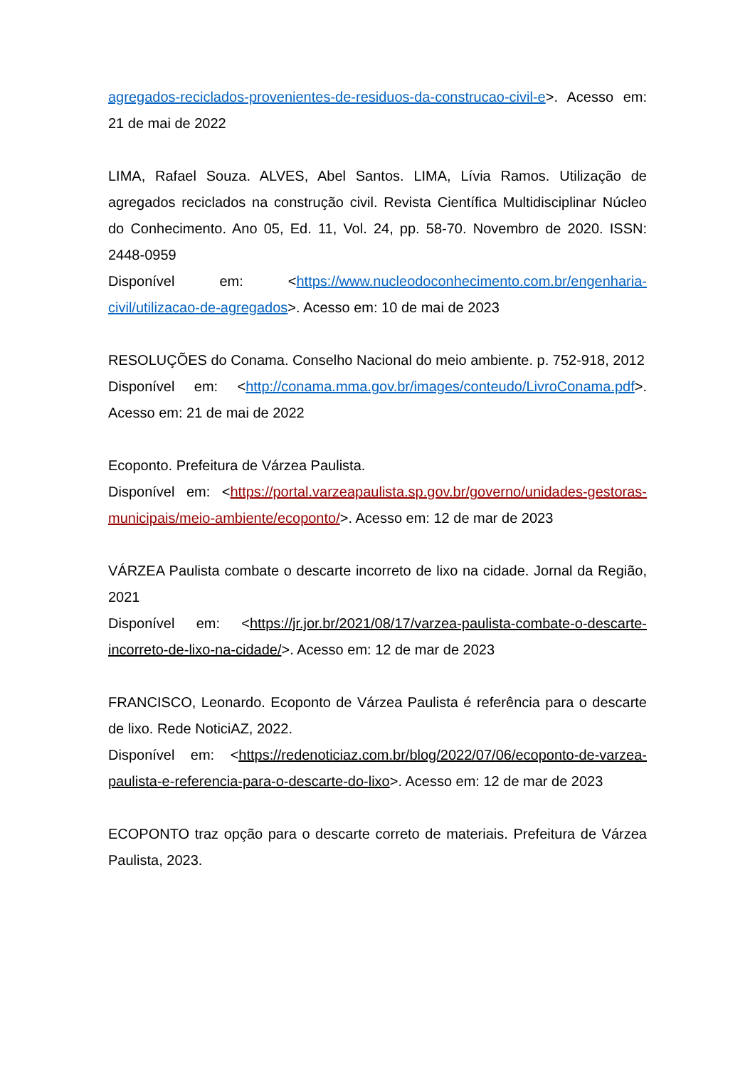agregados-reciclados-provenientes-de-residuos-da-construcao-civil-e>. Acesso em: 21 de mai de 2022
LIMA, Rafael Souza. ALVES, Abel Santos. LIMA, Lívia Ramos. Utilização de agregados reciclados na construção civil. Revista Científica Multidisciplinar Núcleo do Conhecimento. Ano 05, Ed. 11, Vol. 24, pp. 58-70. Novembro de 2020. ISSN: 2448-0959
Disponível em: <https://www.nucleodoconhecimento.com.br/engenharia-civil/utilizacao-de-agregados>. Acesso em: 10 de mai de 2023
RESOLUÇÕES do Conama. Conselho Nacional do meio ambiente. p. 752-918, 2012
Disponível em: <http://conama.mma.gov.br/images/conteudo/LivroConama.pdf>. Acesso em: 21 de mai de 2022
Ecoponto. Prefeitura de Várzea Paulista.
Disponível em: <https://portal.varzeapaulista.sp.gov.br/governo/unidades-gestoras-municipais/meio-ambiente/ecoponto/>. Acesso em: 12 de mar de 2023
VÁRZEA Paulista combate o descarte incorreto de lixo na cidade. Jornal da Região, 2021
Disponível em: <https://jr.jor.br/2021/08/17/varzea-paulista-combate-o-descarte-incorreto-de-lixo-na-cidade/>. Acesso em: 12 de mar de 2023
FRANCISCO, Leonardo. Ecoponto de Várzea Paulista é referência para o descarte de lixo. Rede NoticiAZ, 2022.
Disponível em: <https://redenoticiaz.com.br/blog/2022/07/06/ecoponto-de-varzea-paulista-e-referencia-para-o-descarte-do-lixo>. Acesso em: 12 de mar de 2023
ECOPONTO traz opção para o descarte correto de materiais. Prefeitura de Várzea Paulista, 2023.